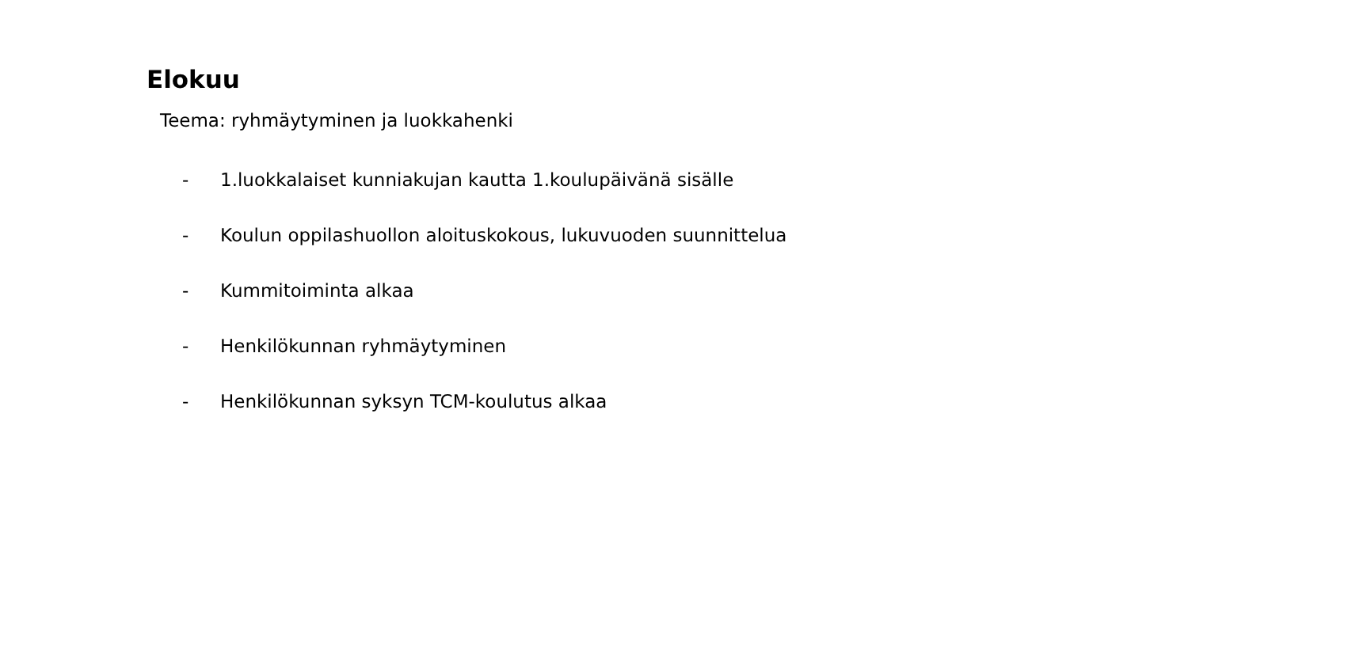Elokuu
Teema: ryhmäytyminen ja luokkahenki
- 1.luokkalaiset kunniakujan kautta 1.koulupäivänä sisälle
- Koulun oppilashuollon aloituskokous, lukuvuoden suunnittelua
- Kummitoiminta alkaa
- Henkilökunnan ryhmäytyminen
- Henkilökunnan syksyn TCM-koulutus alkaa